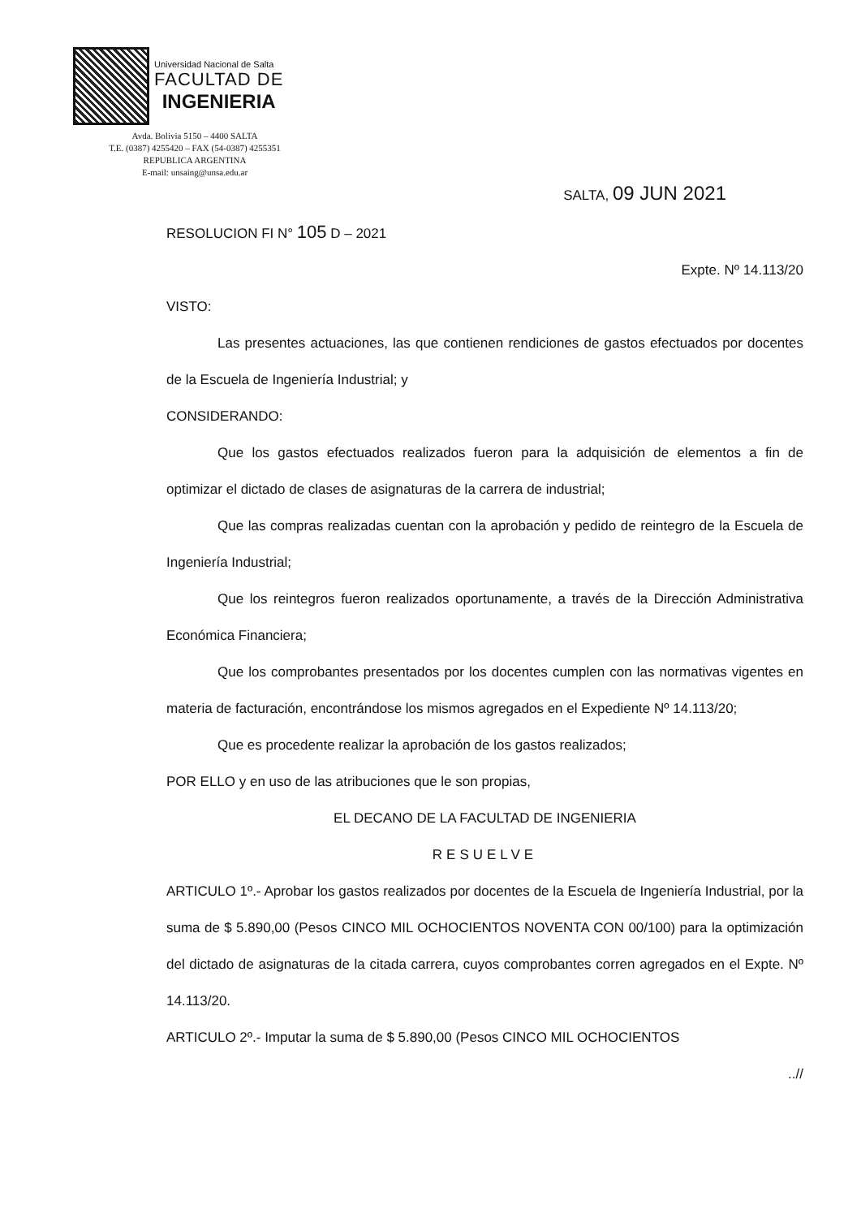Universidad Nacional de Salta
FACULTAD DE
INGENIERIA
Avda. Bolivia 5150 – 4400 SALTA
T.E. (0387) 4255420 – FAX (54-0387) 4255351
REPUBLICA ARGENTINA
E-mail: unsaing@unsa.edu.ar
SALTA, 09 JUN 2021
RESOLUCION FI N° 105 D – 2021
Expte. Nº 14.113/20
VISTO:
Las presentes actuaciones, las que contienen rendiciones de gastos efectuados por docentes de la Escuela de Ingeniería Industrial; y
CONSIDERANDO:
Que los gastos efectuados realizados fueron para la adquisición de elementos a fin de optimizar el dictado de clases de asignaturas de la carrera de industrial;
Que las compras realizadas cuentan con la aprobación y pedido de reintegro de la Escuela de Ingeniería Industrial;
Que los reintegros fueron realizados oportunamente, a través de la Dirección Administrativa Económica Financiera;
Que los comprobantes presentados por los docentes cumplen con las normativas vigentes en materia de facturación, encontrándose los mismos agregados en el Expediente Nº 14.113/20;
Que es procedente realizar la aprobación de los gastos realizados;
POR ELLO y en uso de las atribuciones que le son propias,
EL DECANO DE LA FACULTAD DE INGENIERIA
RESUELVE
ARTICULO 1º.- Aprobar los gastos realizados por docentes de la Escuela de Ingeniería Industrial, por la suma de $ 5.890,00 (Pesos CINCO MIL OCHOCIENTOS NOVENTA CON 00/100) para la optimización del dictado de asignaturas de la citada carrera, cuyos comprobantes corren agregados en el Expte. Nº 14.113/20.
ARTICULO 2º.- Imputar la suma de $ 5.890,00 (Pesos CINCO MIL OCHOCIENTOS
..//